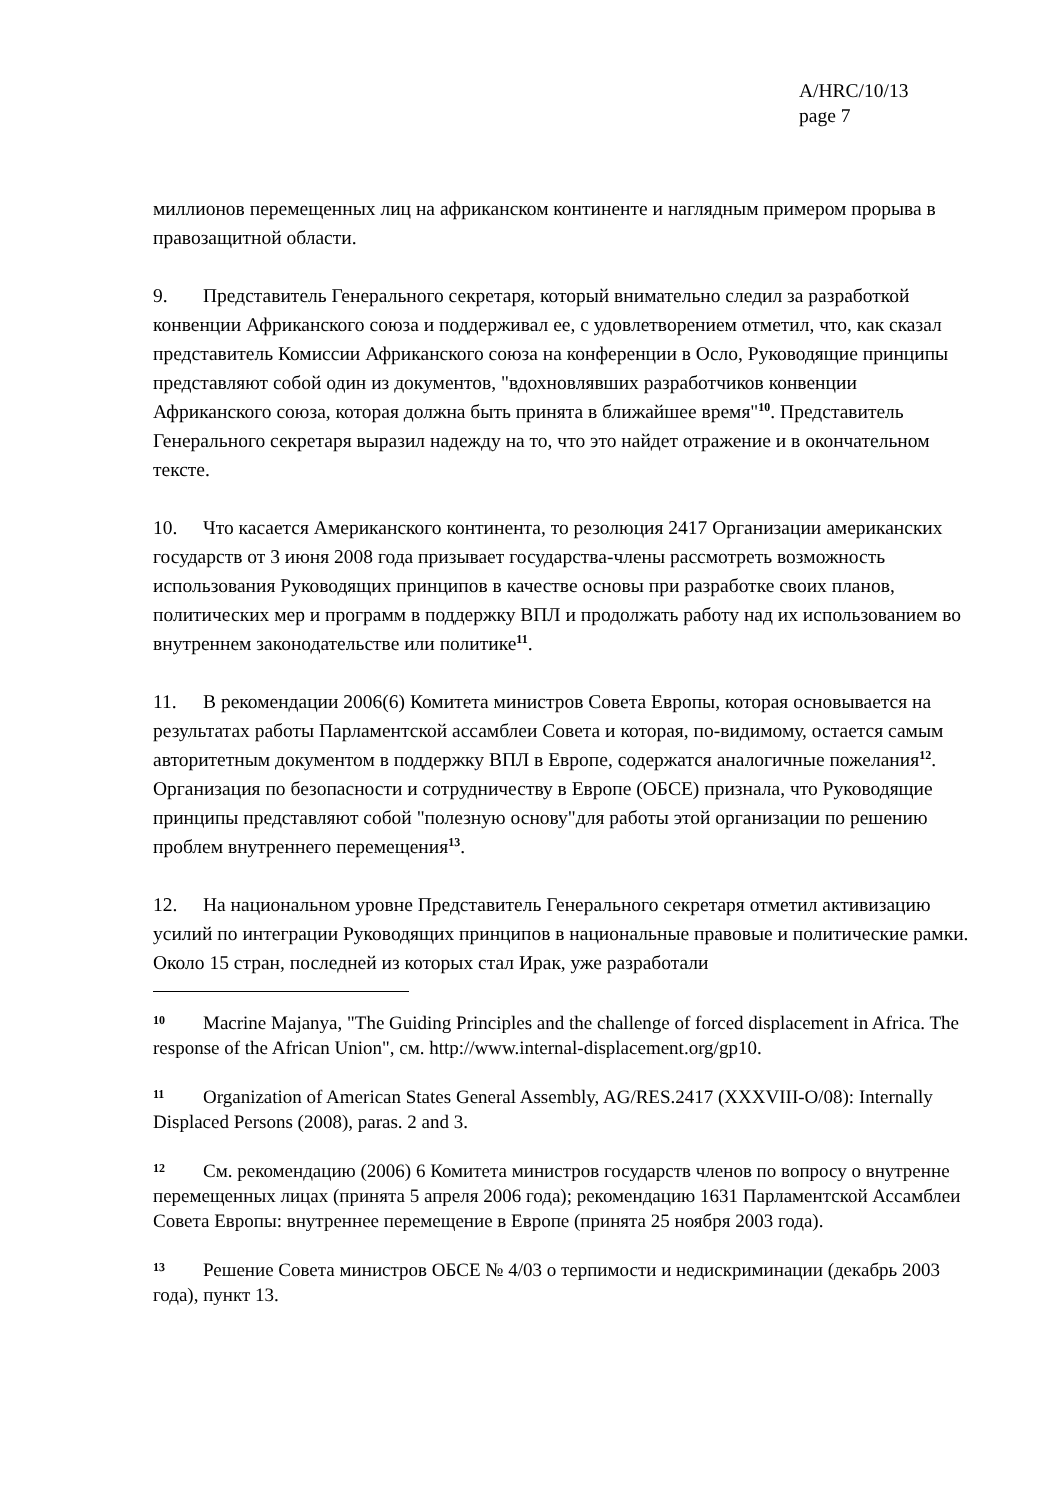A/HRC/10/13
page 7
миллионов перемещенных лиц на африканском континенте и наглядным примером прорыва в правозащитной области.
9. Представитель Генерального секретаря, который внимательно следил за разработкой конвенции Африканского союза и поддерживал ее, с удовлетворением отметил, что, как сказал представитель Комиссии Африканского союза на конференции в Осло, Руководящие принципы представляют собой один из документов, "вдохновлявших разработчиков конвенции Африканского союза, которая должна быть принята в ближайшее время"<sup>10</sup>. Представитель Генерального секретаря выразил надежду на то, что это найдет отражение и в окончательном тексте.
10. Что касается Американского континента, то резолюция 2417 Организации американских государств от 3 июня 2008 года призывает государства-члены рассмотреть возможность использования Руководящих принципов в качестве основы при разработке своих планов, политических мер и программ в поддержку ВПЛ и продолжать работу над их использованием во внутреннем законодательстве или политике<sup>11</sup>.
11. В рекомендации 2006(6) Комитета министров Совета Европы, которая основывается на результатах работы Парламентской ассамблеи Совета и которая, по-видимому, остается самым авторитетным документом в поддержку ВПЛ в Европе, содержатся аналогичные пожелания<sup>12</sup>. Организация по безопасности и сотрудничеству в Европе (ОБСЕ) признала, что Руководящие принципы представляют собой "полезную основу"для работы этой организации по решению проблем внутреннего перемещения<sup>13</sup>.
12. На национальном уровне Представитель Генерального секретаря отметил активизацию усилий по интеграции Руководящих принципов в национальные правовые и политические рамки. Около 15 стран, последней из которых стал Ирак, уже разработали
10 Macrine Majanya, "The Guiding Principles and the challenge of forced displacement in Africa. The response of the African Union", см. http://www.internal-displacement.org/gp10.
11 Organization of American States General Assembly, AG/RES.2417 (XXXVIII-O/08): Internally Displaced Persons (2008), paras. 2 and 3.
12 См. рекомендацию (2006) 6 Комитета министров государств членов по вопросу о внутренне перемещенных лицах (принята 5 апреля 2006 года); рекомендацию 1631 Парламентской Ассамблеи Совета Европы: внутреннее перемещение в Европе (принята 25 ноября 2003 года).
13 Решение Совета министров ОБСЕ № 4/03 о терпимости и недискриминации (декабрь 2003 года), пункт 13.